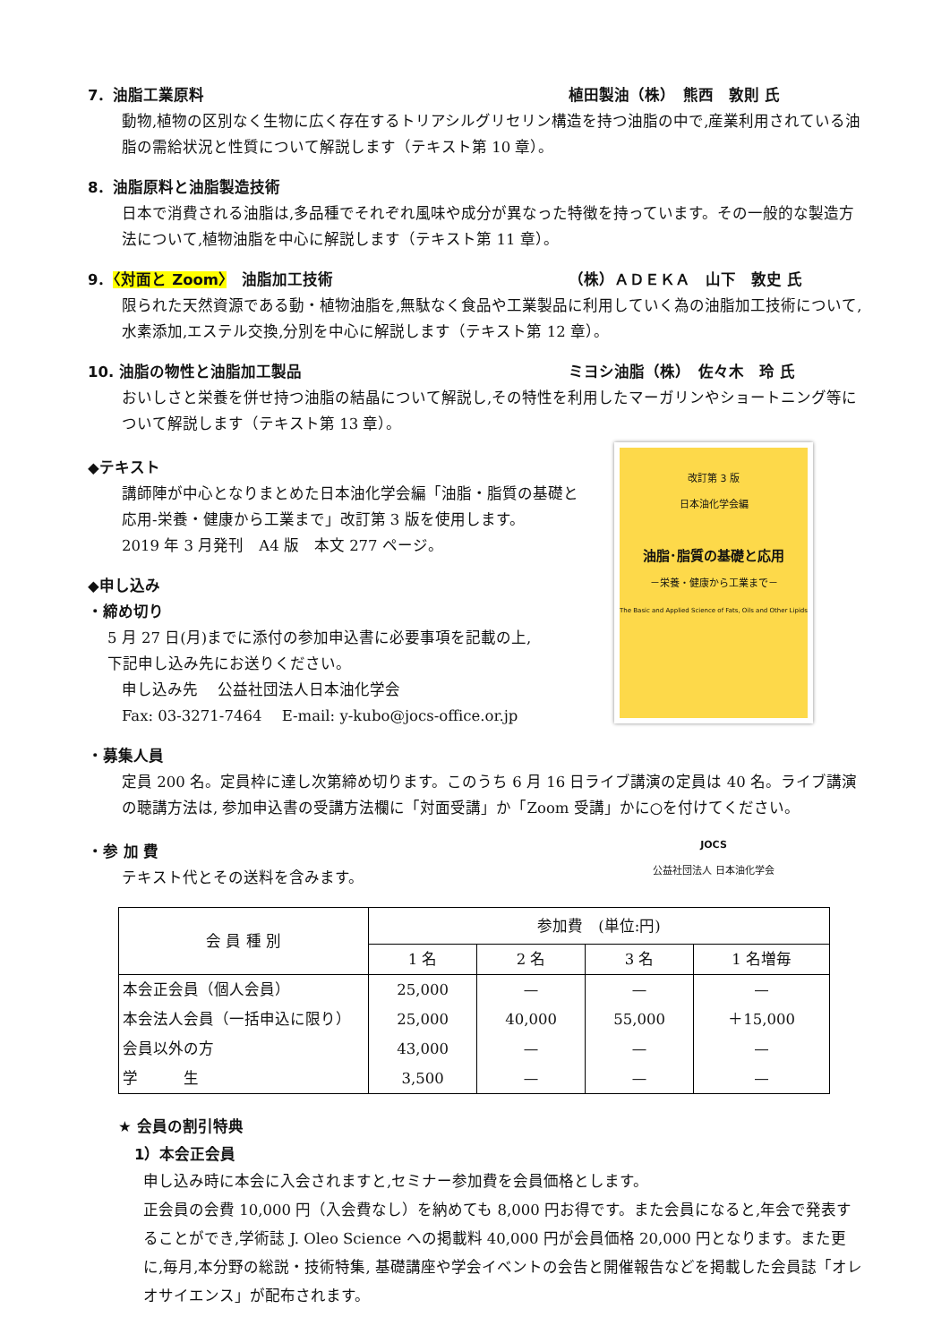7．油脂工業原料 植田製油（株）　熊西　敦則 氏
動物,植物の区別なく生物に広く存在するトリアシルグリセリン構造を持つ油脂の中で,産業利用されている油脂の需給状況と性質について解説します（テキスト第 10 章）。
8．油脂原料と油脂製造技術
日本で消費される油脂は,多品種でそれぞれ風味や成分が異なった特徴を持っています。その一般的な製造方法について,植物油脂を中心に解説します（テキスト第 11 章）。
9．〈対面と Zoom〉　油脂加工技術 （株）ＡＤＥＫＡ　山下　敦史 氏
限られた天然資源である動・植物油脂を,無駄なく食品や工業製品に利用していく為の油脂加工技術について,水素添加,エステル交換,分別を中心に解説します（テキスト第 12 章）。
10. 油脂の物性と油脂加工製品 ミヨシ油脂（株）　佐々木　玲 氏
おいしさと栄養を併せ持つ油脂の結晶について解説し,その特性を利用したマーガリンやショートニング等について解説します（テキスト第 13 章）。
◆テキスト
講師陣が中心となりまとめた日本油化学会編「油脂・脂質の基礎と応用-栄養・健康から工業まで」改訂第 3 版を使用します。
2019 年 3 月発刊　A4 版　本文 277 ページ。
◆申し込み
・締め切り
5 月 27 日(月)までに添付の参加申込書に必要事項を記載の上,
下記申し込み先にお送りください。
申し込み先　 公益社団法人日本油化学会
Fax: 03-3271-7464　 E-mail: y-kubo@jocs-office.or.jp
改訂第 3 版
日本油化学会編
油脂･脂質の基礎と応用
－栄養・健康から工業まで－
The Basic and Applied Science of Fats, Oils and Other Lipids
JOCS
公益社団法人 日本油化学会
・募集人員
定員 200 名。定員枠に達し次第締め切ります。このうち 6 月 16 日ライブ講演の定員は 40 名。ライブ講演の聴講方法は, 参加申込書の受講方法欄に「対面受講」か「Zoom 受講」かに○を付けてください。
・参 加 費
テキスト代とその送料を含みます。
| 会 員 種 別 | 参加費 (単位:円) | | | |
| --- | --- | --- | --- | --- |
| | 1 名 | 2 名 | 3 名 | 1 名増毎 |
| 本会正会員（個人会員） | 25,000 | — | — | — |
| 本会法人会員（一括申込に限り） | 25,000 | 40,000 | 55,000 | ＋15,000 |
| 会員以外の方 | 43,000 | — | — | — |
| 学 生 | 3,500 | — | — | — |
★ 会員の割引特典
1）本会正会員
申し込み時に本会に入会されますと,セミナー参加費を会員価格とします。
正会員の会費 10,000 円（入会費なし）を納めても 8,000 円お得です。また会員になると,年会で発表することができ,学術誌 J. Oleo Science への掲載料 40,000 円が会員価格 20,000 円となります。また更に,毎月,本分野の総説・技術特集, 基礎講座や学会イベントの会告と開催報告などを掲載した会員誌「オレオサイエンス」が配布されます。